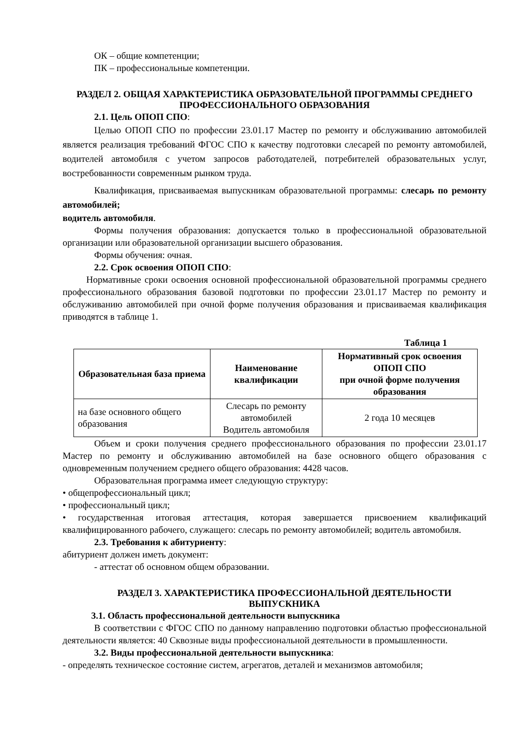ОК – общие компетенции;
ПК – профессиональные компетенции.
РАЗДЕЛ 2. ОБЩАЯ ХАРАКТЕРИСТИКА ОБРАЗОВАТЕЛЬНОЙ ПРОГРАММЫ СРЕДНЕГО ПРОФЕССИОНАЛЬНОГО ОБРАЗОВАНИЯ
2.1. Цель ОПОП СПО:
Целью ОПОП СПО по профессии 23.01.17 Мастер по ремонту и обслуживанию автомобилей является реализация требований ФГОС СПО к качеству подготовки слесарей по ремонту автомобилей, водителей автомобиля с учетом запросов работодателей, потребителей образовательных услуг, востребованности современным рынком труда.
Квалификация, присваиваемая выпускникам образовательной программы: слесарь по ремонту автомобилей;
водитель автомобиля.
Формы получения образования: допускается только в профессиональной образовательной организации или образовательной организации высшего образования.
Формы обучения: очная.
2.2. Срок освоения ОПОП СПО:
Нормативные сроки освоения основной профессиональной образовательной программы среднего профессионального образования базовой подготовки по профессии 23.01.17 Мастер по ремонту и обслуживанию автомобилей при очной форме получения образования и присваиваемая квалификация приводятся в таблице 1.
Таблица 1
| Образовательная база приема | Наименование квалификации | Нормативный срок освоения ОПОП СПО при очной форме получения образования |
| --- | --- | --- |
| на базе основного общего образования | Слесарь по ремонту автомобилей Водитель автомобиля | 2 года 10 месяцев |
Объем и сроки получения среднего профессионального образования по профессии 23.01.17 Мастер по ремонту и обслуживанию автомобилей на базе основного общего образования с одновременным получением среднего общего образования: 4428 часов.
Образовательная программа имеет следующую структуру:
• общепрофессиональный цикл;
• профессиональный цикл;
• государственная итоговая аттестация, которая завершается присвоением квалификаций квалифицированного рабочего, служащего: слесарь по ремонту автомобилей; водитель автомобиля.
2.3. Требования к абитуриенту:
абитуриент должен иметь документ:
- аттестат об основном общем образовании.
РАЗДЕЛ 3. ХАРАКТЕРИСТИКА ПРОФЕССИОНАЛЬНОЙ ДЕЯТЕЛЬНОСТИ ВЫПУСКНИКА
3.1. Область профессиональной деятельности выпускника
В соответствии с ФГОС СПО по данному направлению подготовки областью профессиональной деятельности является: 40 Сквозные виды профессиональной деятельности в промышленности.
3.2. Виды профессиональной деятельности выпускника:
- определять техническое состояние систем, агрегатов, деталей и механизмов автомобиля;